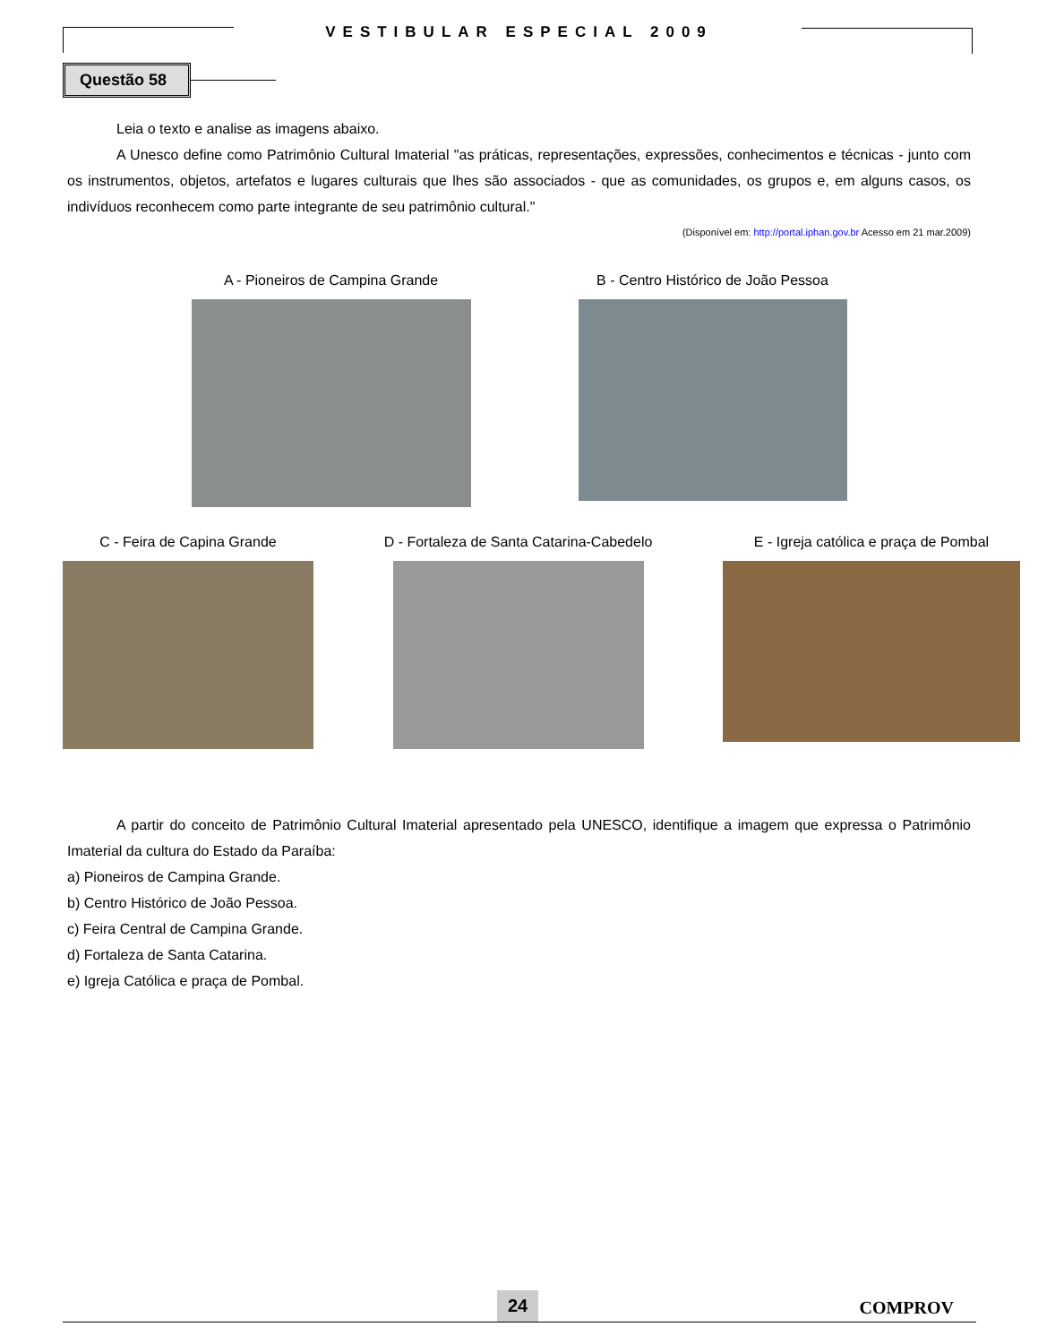VESTIBULAR ESPECIAL 2009
Questão 58
Leia o texto e analise as imagens abaixo.
A Unesco define como Patrimônio Cultural Imaterial "as práticas, representações, expressões, conhecimentos e técnicas - junto com os instrumentos, objetos, artefatos e lugares culturais que lhes são associados - que as comunidades, os grupos e, em alguns casos, os indivíduos reconhecem como parte integrante de seu patrimônio cultural."
(Disponível em: http://portal.iphan.gov.br Acesso em 21 mar.2009)
A - Pioneiros de Campina Grande
B - Centro Histórico de João Pessoa
C - Feira de Capina Grande D - Fortaleza de Santa Catarina-Cabedelo
E - Igreja católica e praça de Pombal
A partir do conceito de Patrimônio Cultural Imaterial apresentado pela UNESCO, identifique a imagem que expressa o Patrimônio Imaterial da cultura do Estado da Paraíba:
a) Pioneiros de Campina Grande.
b) Centro Histórico de João Pessoa.
c) Feira Central de Campina Grande.
d) Fortaleza de Santa Catarina.
e) Igreja Católica e praça de Pombal.
24 COMPROV